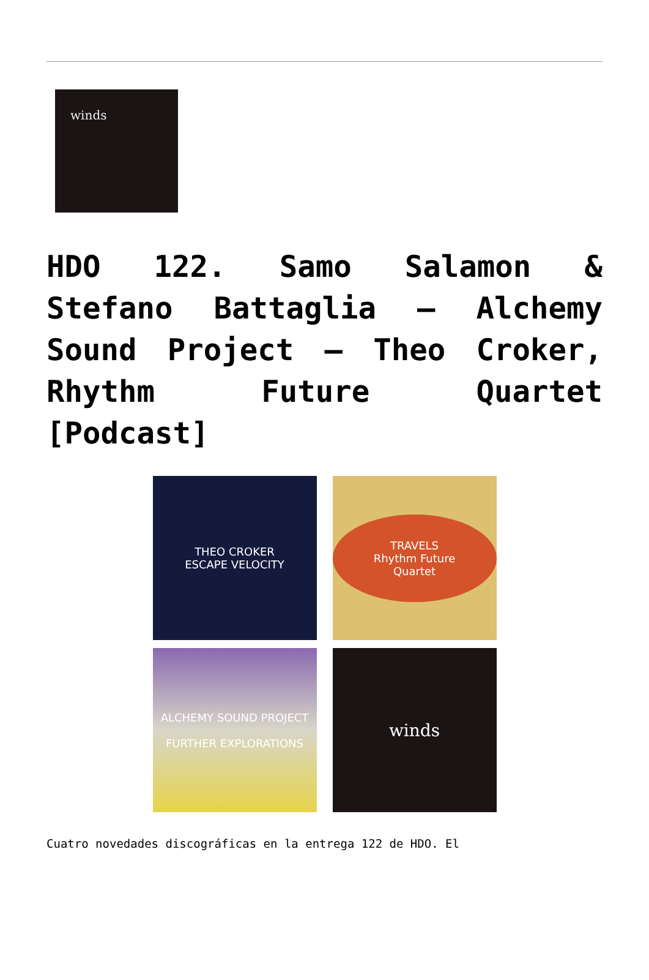winds
HDO 122. Samo Salamon & Stefano Battaglia – Alchemy Sound Project – Theo Croker, Rhythm Future Quartet [Podcast]
THEO CROKER
ESCAPE VELOCITY
TRAVELS
Rhythm Future Quartet
ALCHEMY SOUND PROJECT
FURTHER EXPLORATIONS
winds
Cuatro novedades discográficas en la entrega 122 de HDO. El